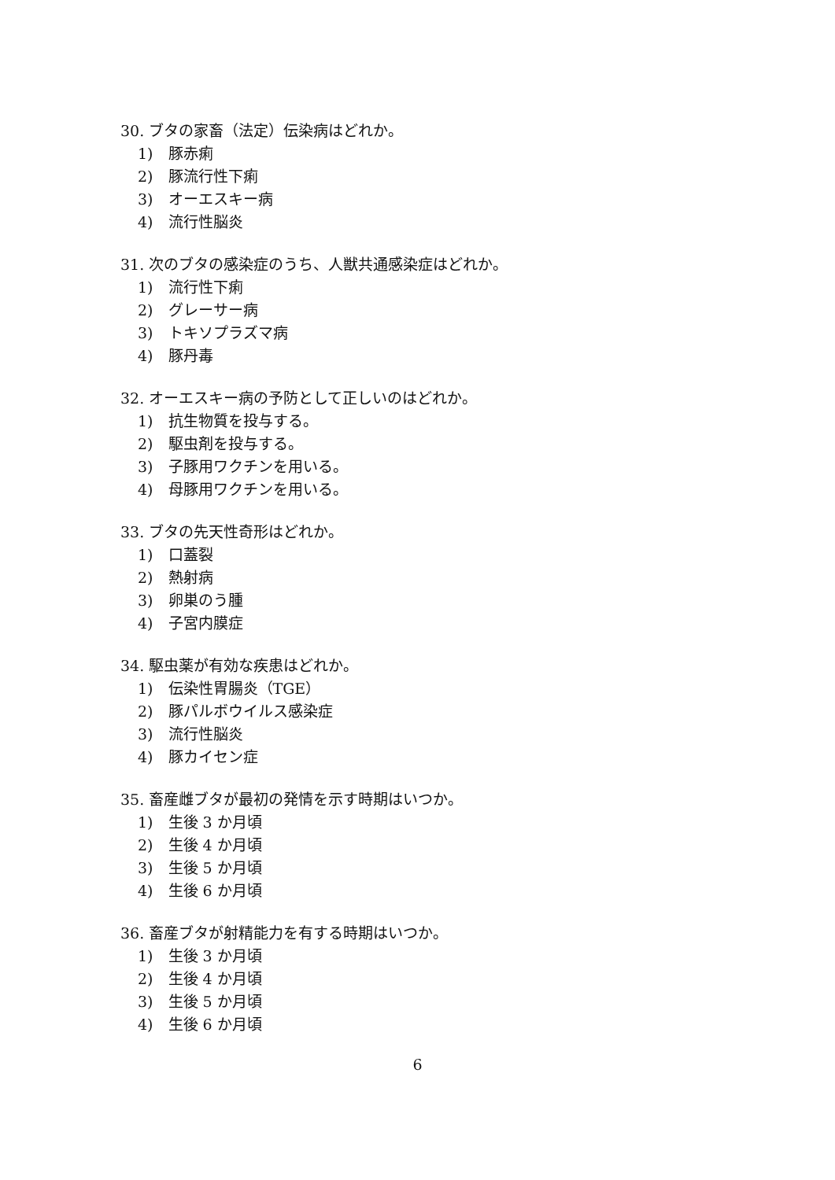30. ブタの家畜（法定）伝染病はどれか。
1)　豚赤痢
2)　豚流行性下痢
3)　オーエスキー病
4)　流行性脳炎
31. 次のブタの感染症のうち、人獣共通感染症はどれか。
1)　流行性下痢
2)　グレーサー病
3)　トキソプラズマ病
4)　豚丹毒
32. オーエスキー病の予防として正しいのはどれか。
1)　抗生物質を投与する。
2)　駆虫剤を投与する。
3)　子豚用ワクチンを用いる。
4)　母豚用ワクチンを用いる。
33. ブタの先天性奇形はどれか。
1)　口蓋裂
2)　熱射病
3)　卵巣のう腫
4)　子宮内膜症
34. 駆虫薬が有効な疾患はどれか。
1)　伝染性胃腸炎（TGE）
2)　豚パルボウイルス感染症
3)　流行性脳炎
4)　豚カイセン症
35. 畜産雌ブタが最初の発情を示す時期はいつか。
1)　生後 3 か月頃
2)　生後 4 か月頃
3)　生後 5 か月頃
4)　生後 6 か月頃
36. 畜産ブタが射精能力を有する時期はいつか。
1)　生後 3 か月頃
2)　生後 4 か月頃
3)　生後 5 か月頃
4)　生後 6 か月頃
6